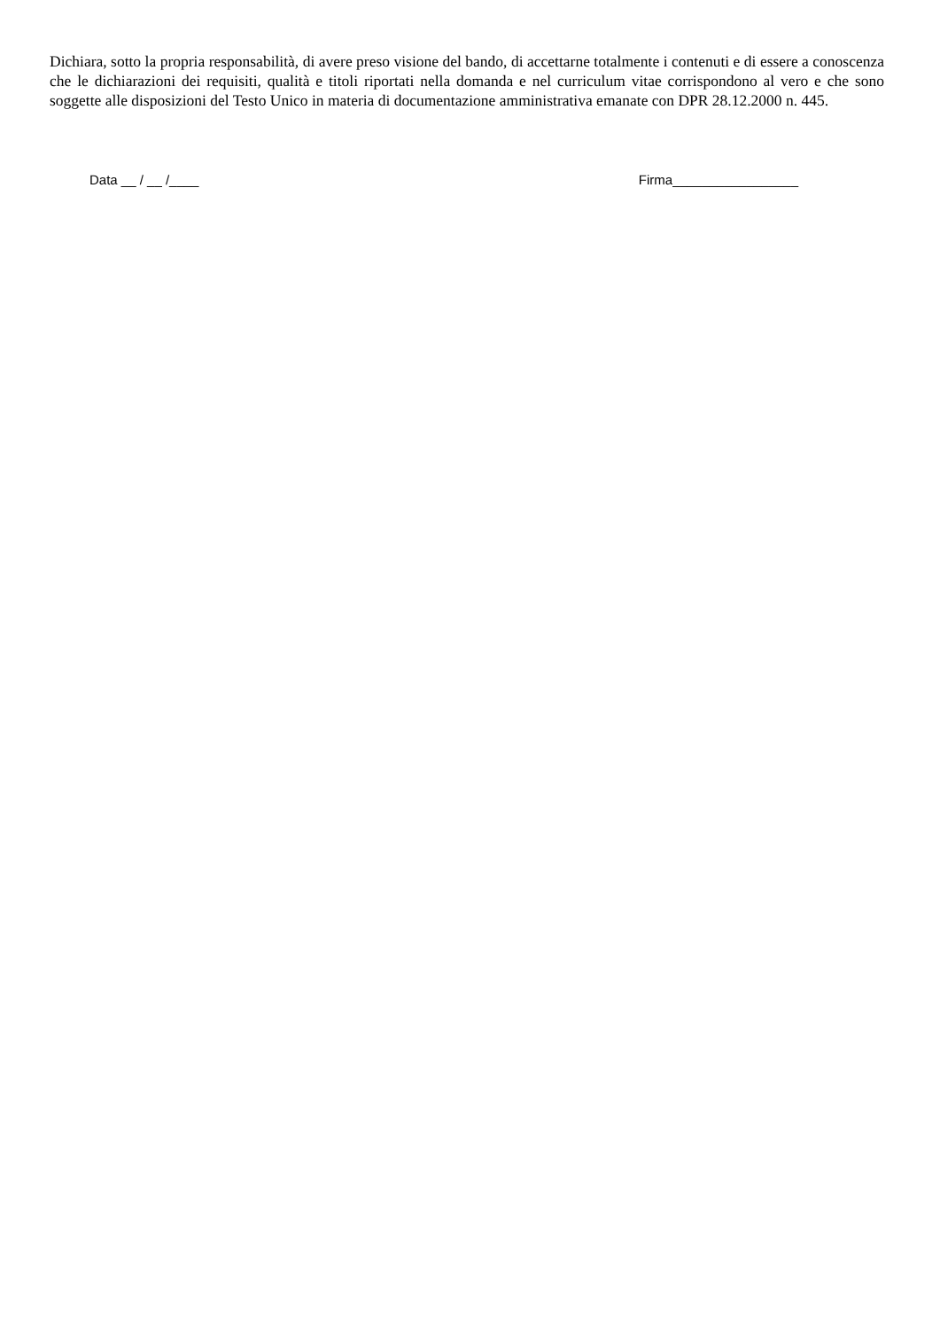Dichiara, sotto la propria responsabilità, di avere preso visione del bando, di accettarne totalmente i contenuti e di essere a conoscenza che le dichiarazioni dei requisiti, qualità e titoli riportati nella domanda e nel curriculum vitae corrispondono al vero e che sono soggette alle disposizioni del Testo Unico in materia di documentazione amministrativa emanate con DPR 28.12.2000 n. 445.
Data __ / __ /____ Firma_________________